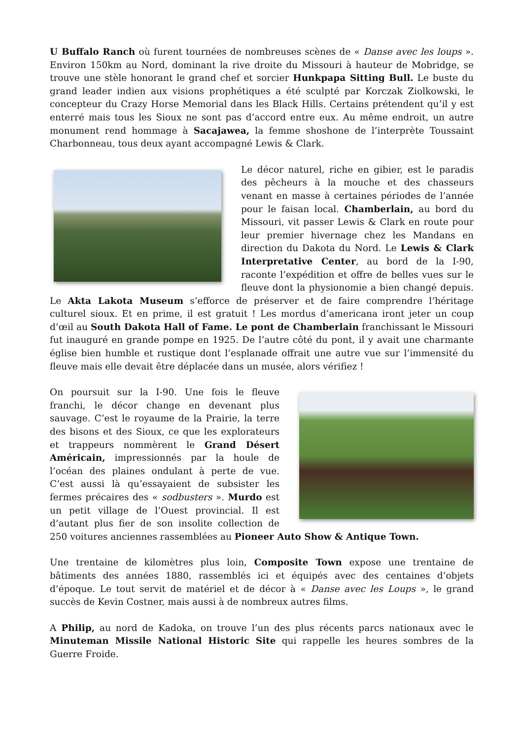U Buffalo Ranch où furent tournées de nombreuses scènes de « Danse avec les loups ». Environ 150km au Nord, dominant la rive droite du Missouri à hauteur de Mobridge, se trouve une stèle honorant le grand chef et sorcier Hunkpapa Sitting Bull. Le buste du grand leader indien aux visions prophétiques a été sculpté par Korczak Ziolkowski, le concepteur du Crazy Horse Memorial dans les Black Hills. Certains prétendent qu’il y est enterré mais tous les Sioux ne sont pas d’accord entre eux. Au même endroit, un autre monument rend hommage à Sacajawea, la femme shoshone de l’interprète Toussaint Charbonneau, tous deux ayant accompagné Lewis & Clark.
Le décor naturel, riche en gibier, est le paradis des pêcheurs à la mouche et des chasseurs venant en masse à certaines périodes de l’année pour le faisan local. Chamberlain, au bord du Missouri, vit passer Lewis & Clark en route pour leur premier hivernage chez les Mandans en direction du Dakota du Nord. Le Lewis & Clark Interpretative Center, au bord de la I-90, raconte l’expédition et offre de belles vues sur le fleuve dont la physionomie a bien changé depuis. Le Akta Lakota Museum s’efforce de préserver et de faire comprendre l’héritage culturel sioux. Et en prime, il est gratuit ! Les mordus d’americana iront jeter un coup d’œil au South Dakota Hall of Fame. Le pont de Chamberlain franchissant le Missouri fut inauguré en grande pompe en 1925. De l’autre côté du pont, il y avait une charmante église bien humble et rustique dont l’esplanade offrait une autre vue sur l’immensité du fleuve mais elle devait être déplacée dans un musée, alors vérifiez !
On poursuit sur la I-90. Une fois le fleuve franchi, le décor change en devenant plus sauvage. C’est le royaume de la Prairie, la terre des bisons et des Sioux, ce que les explorateurs et trappeurs nommèrent le Grand Désert Américain, impressionnés par la houle de l’océan des plaines ondulant à perte de vue. C’est aussi là qu’essayaient de subsister les fermes précaires des « sodbusters ». Murdo est un petit village de l’Ouest provincial. Il est d’autant plus fier de son insolite collection de 250 voitures anciennes rassemblées au Pioneer Auto Show & Antique Town.
Une trentaine de kilomètres plus loin, Composite Town expose une trentaine de bâtiments des années 1880, rassemblés ici et équipés avec des centaines d’objets d’époque. Le tout servit de matériel et de décor à « Danse avec les Loups », le grand succès de Kevin Costner, mais aussi à de nombreux autres films.
A Philip, au nord de Kadoka, on trouve l’un des plus récents parcs nationaux avec le Minuteman Missile National Historic Site qui rappelle les heures sombres de la Guerre Froide.